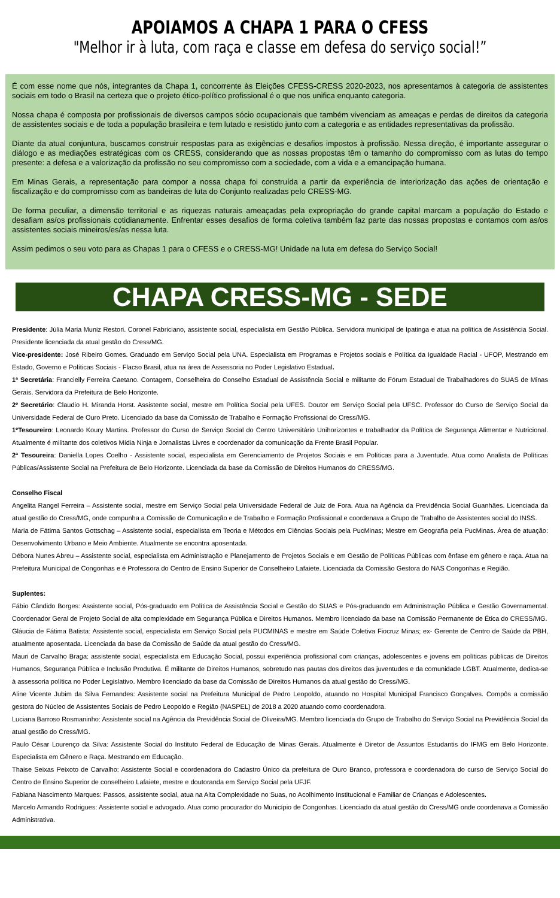APOIAMOS A CHAPA 1 PARA O CFESS
"Melhor ir à luta, com raça e classe em defesa do serviço social!”
É com esse nome que nós, integrantes da Chapa 1, concorrente às Eleições CFESS-CRESS 2020-2023, nos apresentamos à categoria de assistentes sociais em todo o Brasil na certeza que o projeto ético-político profissional é o que nos unifica enquanto categoria.
Nossa chapa é composta por profissionais de diversos campos sócio ocupacionais que também vivenciam as ameaças e perdas de direitos da categoria de assistentes sociais e de toda a população brasileira e tem lutado e resistido junto com a categoria e as entidades representativas da profissão.
Diante da atual conjuntura, buscamos construir respostas para as exigências e desafios impostos à profissão. Nessa direção, é importante assegurar o diálogo e as mediações estratégicas com os CRESS, considerando que as nossas propostas têm o tamanho do compromisso com as lutas do tempo presente: a defesa e a valorização da profissão no seu compromisso com a sociedade, com a vida e a emancipação humana.
Em Minas Gerais, a representação para compor a nossa chapa foi construída a partir da experiência de interiorização das ações de orientação e fiscalização e do compromisso com as bandeiras de luta do Conjunto realizadas pelo CRESS-MG.
De forma peculiar, a dimensão territorial e as riquezas naturais ameaçadas pela expropriação do grande capital marcam a população do Estado e desafiam as/os profissionais cotidianamente. Enfrentar esses desafios de forma coletiva também faz parte das nossas propostas e contamos com as/os assistentes sociais mineiros/es/as nessa luta.
Assim pedimos o seu voto para as Chapas 1 para o CFESS e o CRESS-MG! Unidade na luta em defesa do Serviço Social!
CHAPA CRESS-MG - SEDE
Presidente: Júlia Maria Muniz Restori. Coronel Fabriciano, assistente social, especialista em Gestão Pública. Servidora municipal de Ipatinga e atua na política de Assistência Social. Presidente licenciada da atual gestão do Cress/MG.
Vice-presidente: José Ribeiro Gomes. Graduado em Serviço Social pela UNA. Especialista em Programas e Projetos sociais e Política da Igualdade Racial - UFOP, Mestrando em Estado, Governo e Políticas Sociais - Flacso Brasil, atua na área de Assessoria no Poder Legislativo Estadual.
1ª Secretária: Francielly Ferreira Caetano. Contagem, Conselheira do Conselho Estadual de Assistência Social e militante do Fórum Estadual de Trabalhadores do SUAS de Minas Gerais. Servidora da Prefeitura de Belo Horizonte.
2º Secretário: Claudio H. Miranda Horst. Assistente social, mestre em Política Social pela UFES. Doutor em Serviço Social pela UFSC. Professor do Curso de Serviço Social da Universidade Federal de Ouro Preto. Licenciado da base da Comissão de Trabalho e Formação Profissional do Cress/MG.
1ºTesoureiro: Leonardo Koury Martins. Professor do Curso de Serviço Social do Centro Universitário Unihorizontes e trabalhador da Política de Segurança Alimentar e Nutricional. Atualmente é militante dos coletivos Mídia Ninja e Jornalistas Livres e coordenador da comunicação da Frente Brasil Popular.
2ª Tesoureira: Daniella Lopes Coelho - Assistente social, especialista em Gerenciamento de Projetos Sociais e em Políticas para a Juventude. Atua como Analista de Políticas Públicas/Assistente Social na Prefeitura de Belo Horizonte. Licenciada da base da Comissão de Direitos Humanos do CRESS/MG.
Conselho Fiscal
Angelita Rangel Ferreira – Assistente social, mestre em Serviço Social pela Universidade Federal de Juiz de Fora. Atua na Agência da Previdência Social Guanhães. Licenciada da atual gestão do Cress/MG, onde compunha a Comissão de Comunicação e de Trabalho e Formação Profissional e coordenava a Grupo de Trabalho de Assistentes social do INSS.
Maria de Fátima Santos Gottschag – Assistente social, especialista em Teoria e Métodos em Ciências Sociais pela PucMinas; Mestre em Geografia pela PucMinas. Área de atuação: Desenvolvimento Urbano e Meio Ambiente. Atualmente se encontra aposentada.
Débora Nunes Abreu – Assistente social, especialista em Administração e Planejamento de Projetos Sociais e em Gestão de Políticas Públicas com ênfase em gênero e raça. Atua na Prefeitura Municipal de Congonhas e é Professora do Centro de Ensino Superior de Conselheiro Lafaiete. Licenciada da Comissão Gestora do NAS Congonhas e Região.
Suplentes:
Fábio Cândido Borges: Assistente social, Pós-graduado em Política de Assistência Social e Gestão do SUAS e Pós-graduando em Administração Pública e Gestão Governamental. Coordenador Geral de Projeto Social de alta complexidade em Segurança Pública e Direitos Humanos. Membro licenciado da base na Comissão Permanente de Ética do CRESS/MG.
Gláucia de Fátima Batista: Assistente social, especialista em Serviço Social pela PUCMINAS e mestre em Saúde Coletiva Fiocruz Minas; ex- Gerente de Centro de Saúde da PBH, atualmente aposentada. Licenciada da base da Comissão de Saúde da atual gestão do Cress/MG.
Mauri de Carvalho Braga: assistente social, especialista em Educação Social, possui experiência profissional com crianças, adolescentes e jovens em políticas públicas de Direitos Humanos, Segurança Pública e Inclusão Produtiva. É militante de Direitos Humanos, sobretudo nas pautas dos direitos das juventudes e da comunidade LGBT. Atualmente, dedica-se à assessoria política no Poder Legislativo. Membro licenciado da base da Comissão de Direitos Humanos da atual gestão do Cress/MG.
Aline Vicente Jubim da Silva Fernandes: Assistente social na Prefeitura Municipal de Pedro Leopoldo, atuando no Hospital Municipal Francisco Gonçalves. Compôs a comissão gestora do Núcleo de Assistentes Sociais de Pedro Leopoldo e Região (NASPEL) de 2018 a 2020 atuando como coordenadora.
Luciana Barroso Rosmaninho: Assistente social na Agência da Previdência Social de Oliveira/MG. Membro licenciada do Grupo de Trabalho do Serviço Social na Previdência Social da atual gestão do Cress/MG.
Paulo César Lourenço da Silva: Assistente Social do Instituto Federal de Educação de Minas Gerais. Atualmente é Diretor de Assuntos Estudantis do IFMG em Belo Horizonte. Especialista em Gênero e Raça. Mestrando em Educação.
Thaise Seixas Peixoto de Carvalho: Assistente Social e coordenadora do Cadastro Único da prefeitura de Ouro Branco, professora e coordenadora do curso de Serviço Social do Centro de Ensino Superior de conselheiro Lafaiete, mestre e doutoranda em Serviço Social pela UFJF.
Fabiana Nascimento Marques: Passos, assistente social, atua na Alta Complexidade no Suas, no Acolhimento Institucional e Familiar de Crianças e Adolescentes.
Marcelo Armando Rodrigues: Assistente social e advogado. Atua como procurador do Município de Congonhas. Licenciado da atual gestão do Cress/MG onde coordenava a Comissão Administrativa.